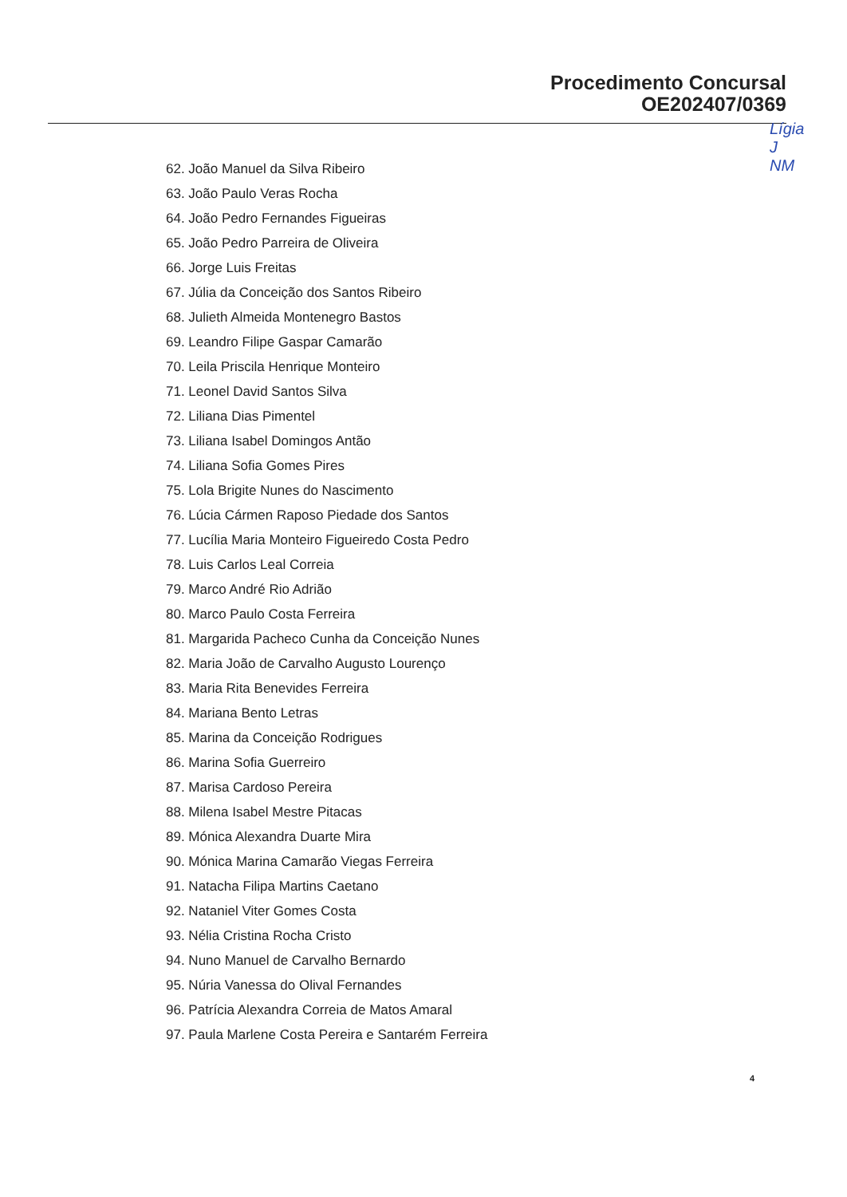Procedimento Concursal
OE202407/0369
Lígia
J
NM
62. João Manuel da Silva Ribeiro
63. João Paulo Veras Rocha
64. João Pedro Fernandes Figueiras
65. João Pedro Parreira de Oliveira
66. Jorge Luis Freitas
67. Júlia da Conceição dos Santos Ribeiro
68. Julieth Almeida Montenegro Bastos
69. Leandro Filipe Gaspar Camarão
70. Leila Priscila Henrique Monteiro
71. Leonel David Santos Silva
72. Liliana Dias Pimentel
73. Liliana Isabel Domingos Antão
74. Liliana Sofia Gomes Pires
75. Lola Brigite Nunes do Nascimento
76. Lúcia Cármen Raposo Piedade dos Santos
77. Lucília Maria Monteiro Figueiredo Costa Pedro
78. Luis Carlos Leal Correia
79. Marco André Rio Adrião
80. Marco Paulo Costa Ferreira
81. Margarida Pacheco Cunha da Conceição Nunes
82. Maria João de Carvalho Augusto Lourenço
83. Maria Rita Benevides Ferreira
84. Mariana Bento Letras
85. Marina da Conceição Rodrigues
86. Marina Sofia Guerreiro
87. Marisa Cardoso Pereira
88. Milena Isabel Mestre Pitacas
89. Mónica Alexandra Duarte Mira
90. Mónica Marina Camarão Viegas Ferreira
91. Natacha Filipa Martins Caetano
92. Nataniel Viter Gomes Costa
93. Nélia Cristina Rocha Cristo
94. Nuno Manuel de Carvalho Bernardo
95. Núria Vanessa do Olival Fernandes
96. Patrícia Alexandra Correia de Matos Amaral
97. Paula Marlene Costa Pereira e Santarém Ferreira
4